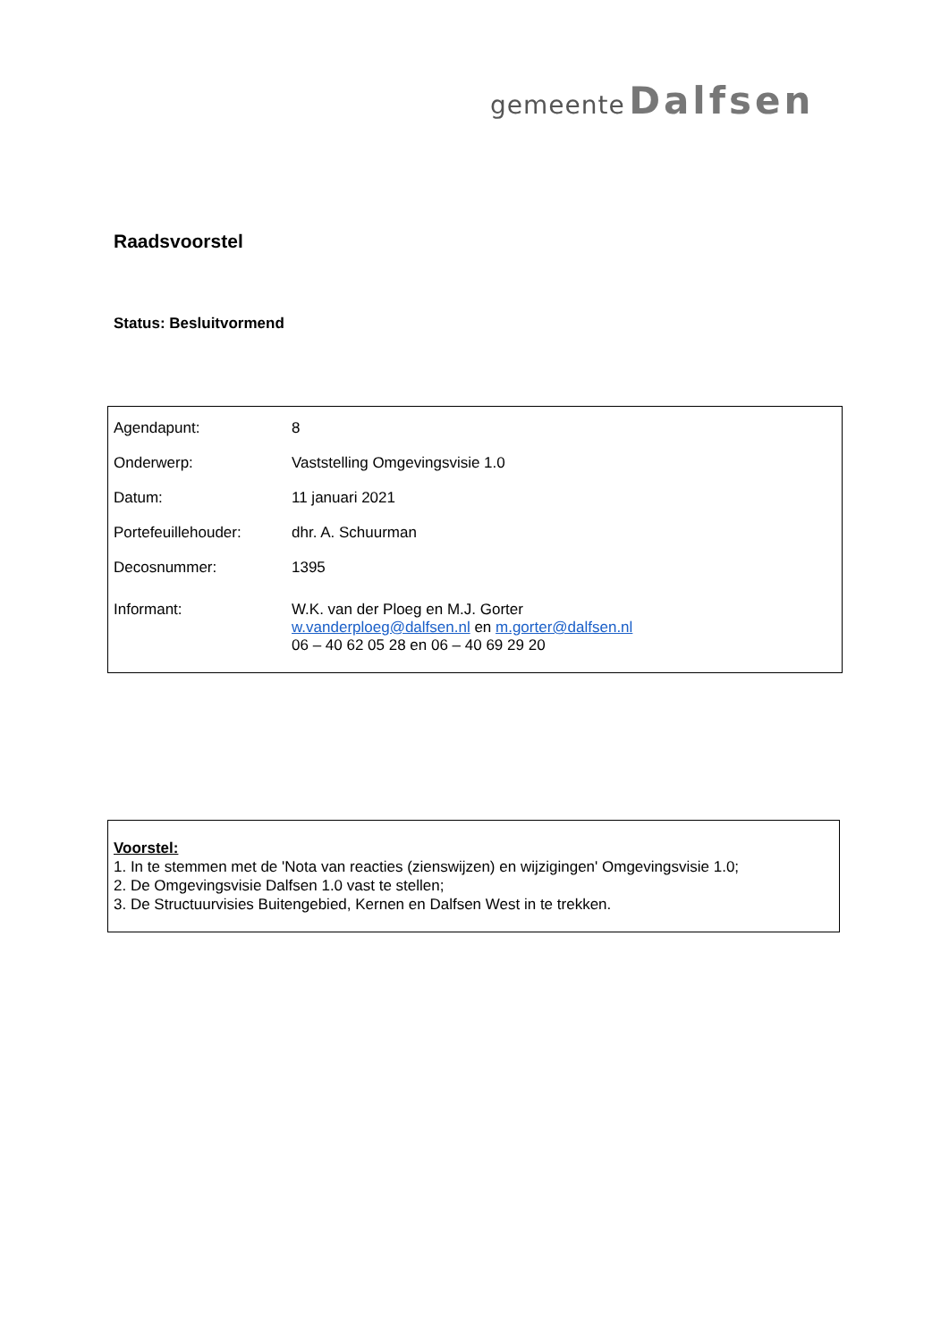gemeente Dalfsen
Raadsvoorstel
Status: Besluitvormend
| Agendapunt: | 8 |
| Onderwerp: | Vaststelling Omgevingsvisie 1.0 |
| Datum: | 11 januari 2021 |
| Portefeuillehouder: | dhr. A. Schuurman |
| Decosnummer: | 1395 |
| Informant: | W.K. van der Ploeg en M.J. Gorter w.vanderploeg@dalfsen.nl en m.gorter@dalfsen.nl 06 – 40 62 05 28 en 06 – 40 69 29 20 |
Voorstel:
1. In te stemmen met de 'Nota van reacties (zienswijzen) en wijzigingen' Omgevingsvisie 1.0;
2. De Omgevingsvisie Dalfsen 1.0 vast te stellen;
3. De Structuurvisies Buitengebied, Kernen en Dalfsen West in te trekken.